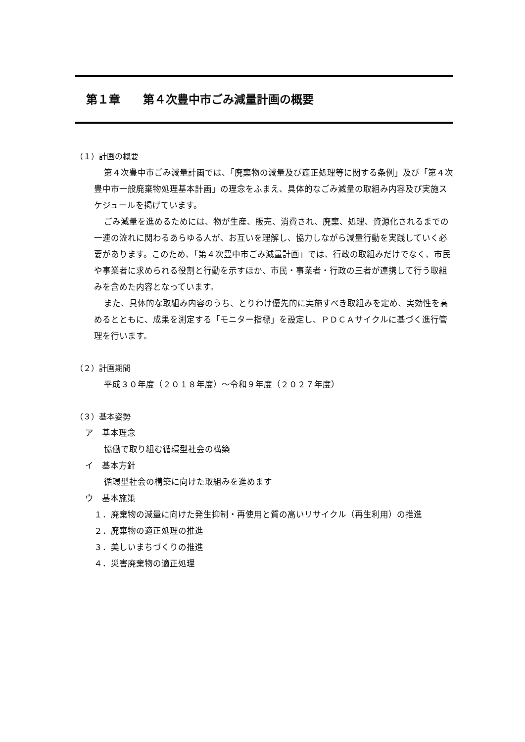第１章　　第４次豊中市ごみ減量計画の概要
（１）計画の概要
第４次豊中市ごみ減量計画では、「廃棄物の減量及び適正処理等に関する条例」及び「第４次豊中市一般廃棄物処理基本計画」の理念をふまえ、具体的なごみ減量の取組み内容及び実施スケジュールを掲げています。
ごみ減量を進めるためには、物が生産、販売、消費され、廃棄、処理、資源化されるまでの一連の流れに関わるあらゆる人が、お互いを理解し、協力しながら減量行動を実践していく必要があります。このため、「第４次豊中市ごみ減量計画」では、行政の取組みだけでなく、市民や事業者に求められる役割と行動を示すほか、市民・事業者・行政の三者が連携して行う取組みを含めた内容となっています。
また、具体的な取組み内容のうち、とりわけ優先的に実施すべき取組みを定め、実効性を高めるとともに、成果を測定する「モニター指標」を設定し、ＰＤＣＡサイクルに基づく進行管理を行います。
（２）計画期間
平成３０年度（２０１８年度）～令和９年度（２０２７年度）
（３）基本姿勢
ア　基本理念
協働で取り組む循環型社会の構築
イ　基本方針
循環型社会の構築に向けた取組みを進めます
ウ　基本施策
１．廃棄物の減量に向けた発生抑制・再使用と質の高いリサイクル（再生利用）の推進
２．廃棄物の適正処理の推進
３．美しいまちづくりの推進
４．災害廃棄物の適正処理